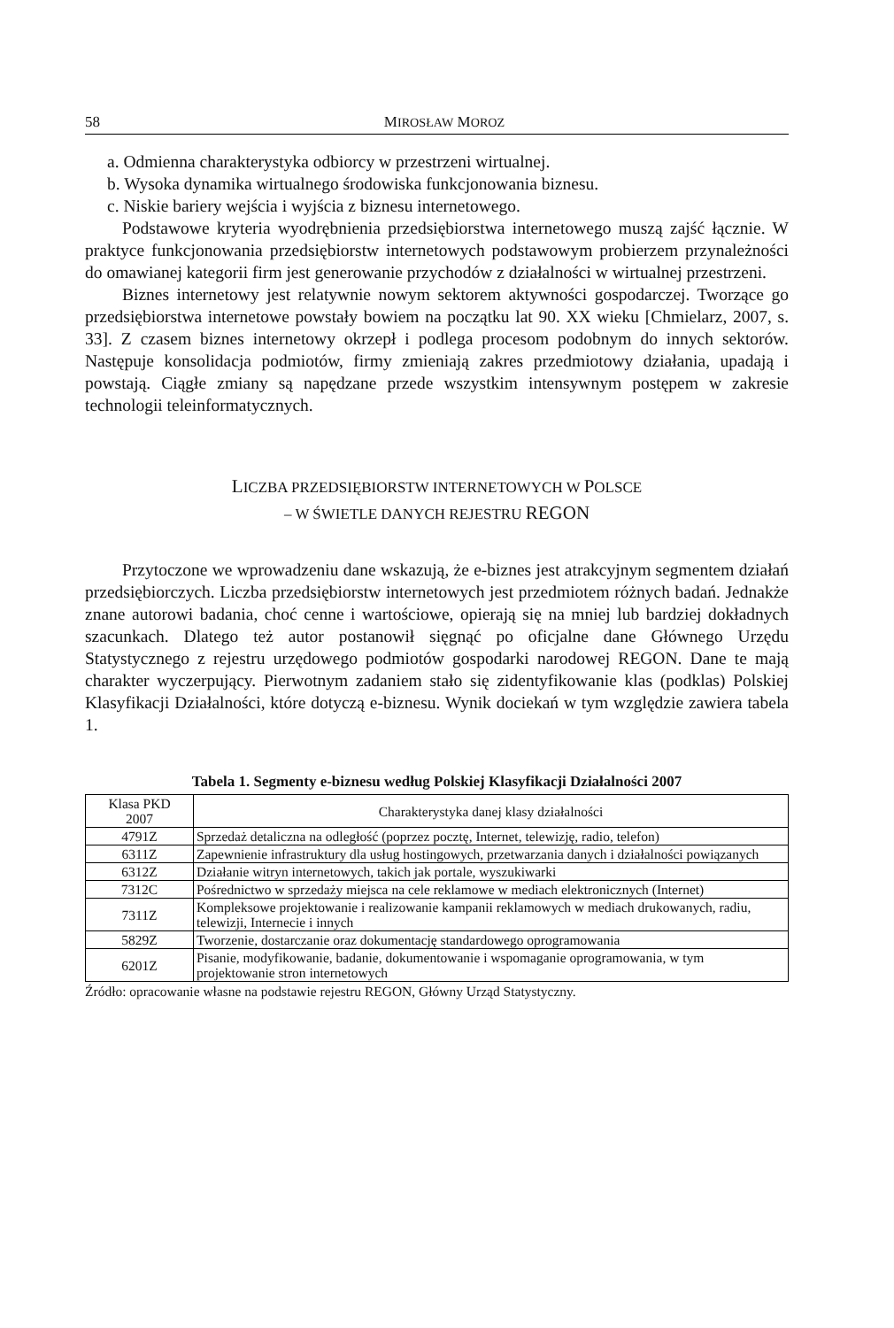58 MIROSŁAW MOROZ
a. Odmienna charakterystyka odbiorcy w przestrzeni wirtualnej.
b. Wysoka dynamika wirtualnego środowiska funkcjonowania biznesu.
c. Niskie bariery wejścia i wyjścia z biznesu internetowego.
Podstawowe kryteria wyodrębnienia przedsiębiorstwa internetowego muszą zajść łącznie. W praktyce funkcjonowania przedsiębiorstw internetowych podstawowym probierzem przynależności do omawianej kategorii firm jest generowanie przychodów z działalności w wirtualnej przestrzeni.
Biznes internetowy jest relatywnie nowym sektorem aktywności gospodarczej. Tworzące go przedsiębiorstwa internetowe powstały bowiem na początku lat 90. XX wieku [Chmielarz, 2007, s. 33]. Z czasem biznes internetowy okrzepł i podlega procesom podobnym do innych sektorów. Następuje konsolidacja podmiotów, firmy zmieniają zakres przedmiotowy działania, upadają i powstają. Ciągłe zmiany są napędzane przede wszystkim intensywnym postępem w zakresie technologii teleinformatycznych.
LICZBA PRZEDSIĘBIORSTW INTERNETOWYCH W POLSCE
– W ŚWIETLE DANYCH REJESTRU REGON
Przytoczone we wprowadzeniu dane wskazują, że e-biznes jest atrakcyjnym segmentem działań przedsiębiorczych. Liczba przedsiębiorstw internetowych jest przedmiotem różnych badań. Jednakże znane autorowi badania, choć cenne i wartościowe, opierają się na mniej lub bardziej dokładnych szacunkach. Dlatego też autor postanowił sięgnąć po oficjalne dane Głównego Urzędu Statystycznego z rejestru urzędowego podmiotów gospodarki narodowej REGON. Dane te mają charakter wyczerpujący. Pierwotnym zadaniem stało się zidentyfikowanie klas (podklas) Polskiej Klasyfikacji Działalności, które dotyczą e-biznesu. Wynik dociekań w tym względzie zawiera tabela 1.
Tabela 1. Segmenty e-biznesu według Polskiej Klasyfikacji Działalności 2007
| Klasa PKD 2007 | Charakterystyka danej klasy działalności |
| --- | --- |
| 4791Z | Sprzedaż detaliczna na odległość (poprzez pocztę, Internet, telewizję, radio, telefon) |
| 6311Z | Zapewnienie infrastruktury dla usług hostingowych, przetwarzania danych i działalności powiązanych |
| 6312Z | Działanie witryn internetowych, takich jak portale, wyszukiwarki |
| 7312C | Pośrednictwo w sprzedaży miejsca na cele reklamowe w mediach elektronicznych (Internet) |
| 7311Z | Kompleksowe projektowanie i realizowanie kampanii reklamowych w mediach drukowanych, radiu, telewizji, Internecie i innych |
| 5829Z | Tworzenie, dostarczanie oraz dokumentację standardowego oprogramowania |
| 6201Z | Pisanie, modyfikowanie, badanie, dokumentowanie i wspomaganie oprogramowania, w tym projektowanie stron internetowych |
Źródło: opracowanie własne na podstawie rejestru REGON, Główny Urząd Statystyczny.